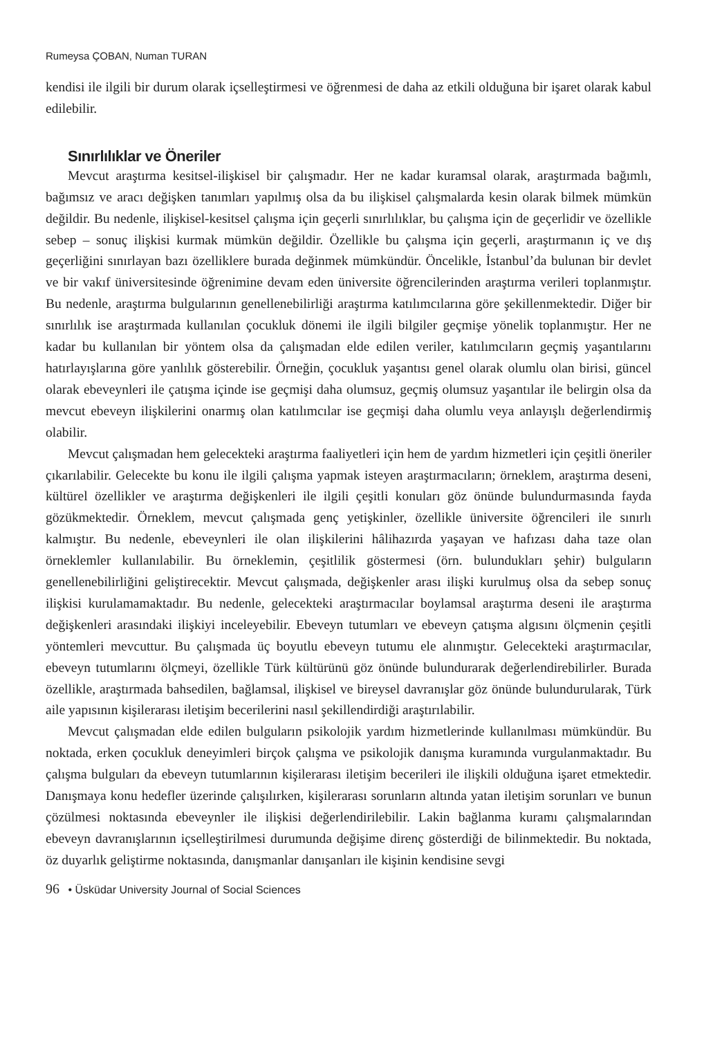Rumeysa ÇOBAN, Numan TURAN
kendisi ile ilgili bir durum olarak içselleştirmesi ve öğrenmesi de daha az etkili olduğuna bir işaret olarak kabul edilebilir.
Sınırlılıklar ve Öneriler
Mevcut araştırma kesitsel-ilişkisel bir çalışmadır. Her ne kadar kuramsal olarak, araştırmada bağımlı, bağımsız ve aracı değişken tanımları yapılmış olsa da bu ilişkisel çalışmalarda kesin olarak bilmek mümkün değildir. Bu nedenle, ilişkisel-kesitsel çalışma için geçerli sınırlılıklar, bu çalışma için de geçerlidir ve özellikle sebep – sonuç ilişkisi kurmak mümkün değildir. Özellikle bu çalışma için geçerli, araştırmanın iç ve dış geçerliğini sınırlayan bazı özelliklere burada değinmek mümkündür. Öncelikle, İstanbul’da bulunan bir devlet ve bir vakıf üniversitesinde öğrenimine devam eden üniversite öğrencilerinden araştırma verileri toplanmıştır. Bu nedenle, araştırma bulgularının genellenebilirliği araştırma katılımcılarına göre şekillenmektedir. Diğer bir sınırlılık ise araştırmada kullanılan çocukluk dönemi ile ilgili bilgiler geçmişe yönelik toplanmıştır. Her ne kadar bu kullanılan bir yöntem olsa da çalışmadan elde edilen veriler, katılımcıların geçmiş yaşantılarını hatırlayışlarına göre yanlılık gösterebilir. Örneğin, çocukluk yaşantısı genel olarak olumlu olan birisi, güncel olarak ebeveynleri ile çatışma içinde ise geçmişi daha olumsuz, geçmiş olumsuz yaşantılar ile belirgin olsa da mevcut ebeveyn ilişkilerini onarmış olan katılımcılar ise geçmişi daha olumlu veya anlayışlı değerlendirmiş olabilir.
Mevcut çalışmadan hem gelecekteki araştırma faaliyetleri için hem de yardım hizmetleri için çeşitli öneriler çıkarılabilir. Gelecekte bu konu ile ilgili çalışma yapmak isteyen araştırmacıların; örneklem, araştırma deseni, kültürel özellikler ve araştırma değişkenleri ile ilgili çeşitli konuları göz önünde bulundurmasında fayda gözükmektedir. Örneklem, mevcut çalışmada genç yetişkinler, özellikle üniversite öğrencileri ile sınırlı kalmıştır. Bu nedenle, ebeveynleri ile olan ilişkilerini hâlihazırda yaşayan ve hafızası daha taze olan örneklemler kullanılabilir. Bu örneklemin, çeşitlilik göstermesi (örn. bulundukları şehir) bulguların genellenebilirliğini geliştirecektir. Mevcut çalışmada, değişkenler arası ilişki kurulmuş olsa da sebep sonuç ilişkisi kurulamamaktadır. Bu nedenle, gelecekteki araştırmacılar boylamsal araştırma deseni ile araştırma değişkenleri arasındaki ilişkiyi inceleyebilir. Ebeveyn tutumları ve ebeveyn çatışma algısını ölçmenin çeşitli yöntemleri mevcuttur. Bu çalışmada üç boyutlu ebeveyn tutumu ele alınmıştır. Gelecekteki araştırmacılar, ebeveyn tutumlarını ölçmeyi, özellikle Türk kültürünü göz önünde bulundurarak değerlendirebilirler. Burada özellikle, araştırmada bahsedilen, bağlamsal, ilişkisel ve bireysel davranışlar göz önünde bulundurularak, Türk aile yapısının kişilerarası iletişim becerilerini nasıl şekillendirdiği araştırılabilir.
Mevcut çalışmadan elde edilen bulguların psikolojik yardım hizmetlerinde kullanılması mümkündür. Bu noktada, erken çocukluk deneyimleri birçok çalışma ve psikolojik danışma kuramında vurgulanmaktadır. Bu çalışma bulguları da ebeveyn tutumlarının kişilerarası iletişim becerileri ile ilişkili olduğuna işaret etmektedir. Danışmaya konu hedefler üzerinde çalışılırken, kişilerarası sorunların altında yatan iletişim sorunları ve bunun çözülmesi noktasında ebeveynler ile ilişkisi değerlendirilebilir. Lakin bağlanma kuramı çalışmalarından ebeveyn davranışlarının içselleştirilmesi durumunda değişime direnç gösterdiği de bilinmektedir. Bu noktada, öz duyarlık geliştirme noktasında, danışmanlar danışanları ile kişinin kendisine sevgi
96 • Üsküdar University Journal of Social Sciences